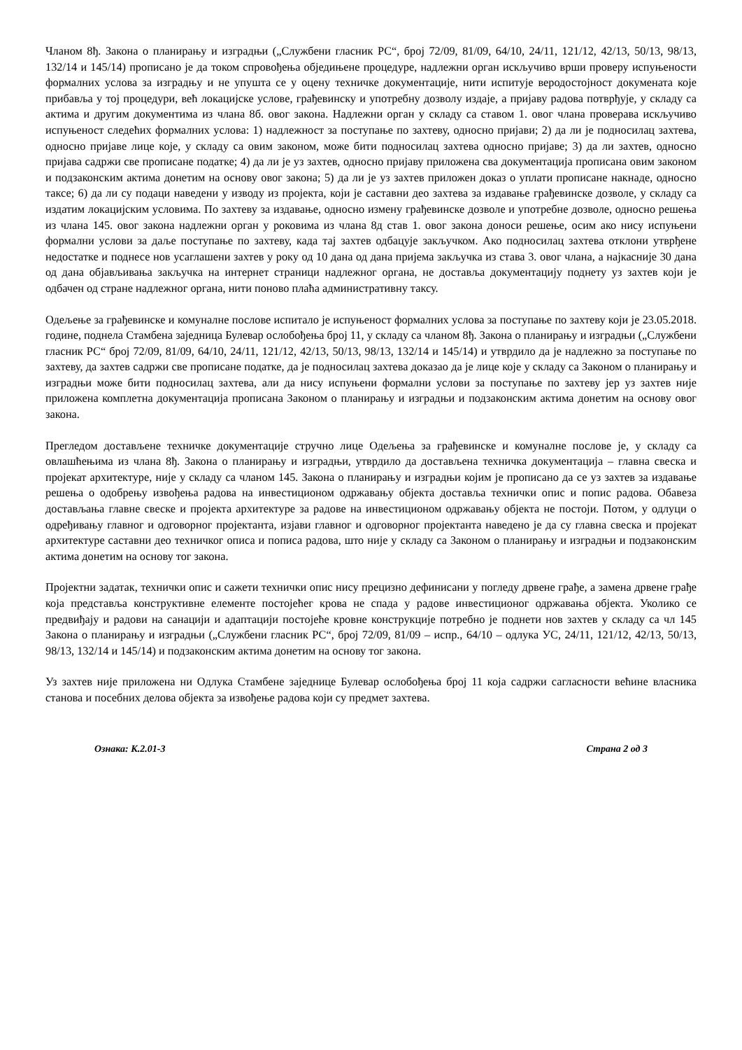Чланом 8ђ. Закона о планирању и изградњи („Службени гласник РС“, број 72/09, 81/09, 64/10, 24/11, 121/12, 42/13, 50/13, 98/13, 132/14 и 145/14) прописано је да током спровођења обједињене процедуре, надлежни орган искључиво врши проверу испуњености формалних услова за изградњу и не упушта се у оцену техничке документације, нити испитује веродостојност докумената које прибавља у тој процедури, већ локацијске услове, грађевинску и употребну дозволу издаје, а пријаву радова потврђује, у складу са актима и другим документима из члана 8б. овог закона. Надлежни орган у складу са ставом 1. овог члана проверава искључиво испуњеност следећих формалних услова: 1) надлежност за поступање по захтеву, односно пријави; 2) да ли је подносилац захтева, односно пријаве лице које, у складу са овим законом, може бити подносилац захтева односно пријаве; 3) да ли захтев, односно пријава садржи све прописане податке; 4) да ли је уз захтев, односно пријаву приложена сва документација прописана овим законом и подзаконским актима донетим на основу овог закона; 5) да ли је уз захтев приложен доказ о уплати прописане накнаде, односно таксе; 6) да ли су подаци наведени у изводу из пројекта, који је саставни део захтева за издавање грађевинске дозволе, у складу са издатим локацијским условима. По захтеву за издавање, односно измену грађевинске дозволе и употребне дозволе, односно решења из члана 145. овог закона надлежни орган у роковима из члана 8д став 1. овог закона доноси решење, осим ако нису испуњени формални услови за даље поступање по захтеву, када тај захтев одбацује закључком. Ако подносилац захтева отклони утврђене недостатке и поднесе нов усаглашени захтев у року од 10 дана од дана пријема закључка из става 3. овог члана, а најкасније 30 дана од дана објављивања закључка на интернет страници надлежног органа, не доставља документацију поднету уз захтев који је одбачен од стране надлежног органа, нити поново плаћа административну таксу.
Одељење за грађевинске и комуналне послове испитало је испуњеност формалних услова за поступање по захтеву који је 23.05.2018. године, поднела Стамбена заједница Булевар ослобођења број 11, у складу са чланом 8ђ. Закона о планирању и изградњи („Службени гласник РС“ број 72/09, 81/09, 64/10, 24/11, 121/12, 42/13, 50/13, 98/13, 132/14 и 145/14) и утврдило да је надлежно за поступање по захтеву, да захтев садржи све прописане податке, да је подносилац захтева доказао да је лице које у складу са Законом о планирању и изградњи може бити подносилац захтева, али да нису испуњени формални услови за поступање по захтеву јер уз захтев није приложена комплетна документација прописана Законом о планирању и изградњи и подзаконским актима донетим на основу овог закона.
Прегледом достављене техничке документације стручно лице Одељења за грађевинске и комуналне послове је, у складу са овлашћењима из члана 8ђ. Закона о планирању и изградњи, утврдило да достављена техничка документација – главна свеска и пројекат архитектуре, није у складу са чланом 145. Закона о планирању и изградњи којим је прописано да се уз захтев за издавање решења о одобрењу извођења радова на инвестиционом одржавању објекта доставља технички опис и попис радова. Обавеза достављања главне свеске и пројекта архитектуре за радове на инвестиционом одржавању објекта не постоји. Потом, у одлуци о одређивању главног и одговорног пројектанта, изјави главног и одговорног пројектанта наведено је да су главна свеска и пројекат архитектуре саставни део техничког описа и пописа радова, што није у складу са Законом о планирању и изградњи и подзаконским актима донетим на основу тог закона.
Пројектни задатак, технички опис и сажети технички опис нису прецизно дефинисани у погледу дрвене грађе, а замена дрвене грађе која представља конструктивне елементе постојећег крова не спада у радове инвестиционог одржавања објекта. Уколико се предвиђају и радови на санацији и адаптацији постојеће кровне конструкције потребно је поднети нов захтев у складу са чл 145 Закона о планирању и изградњи („Службени гласник РС“, број 72/09, 81/09 – испр., 64/10 – одлука УС, 24/11, 121/12, 42/13, 50/13, 98/13, 132/14 и 145/14) и подзаконским актима донетим на основу тог закона.
Уз захтев није приложена ни Одлука Стамбене заједнице Булевар ослобођења број 11 која садржи сагласности већине власника станова и посебних делова објекта за извођење радова који су предмет захтева.
Ознака: К.2.01-3 Страна 2 од 3